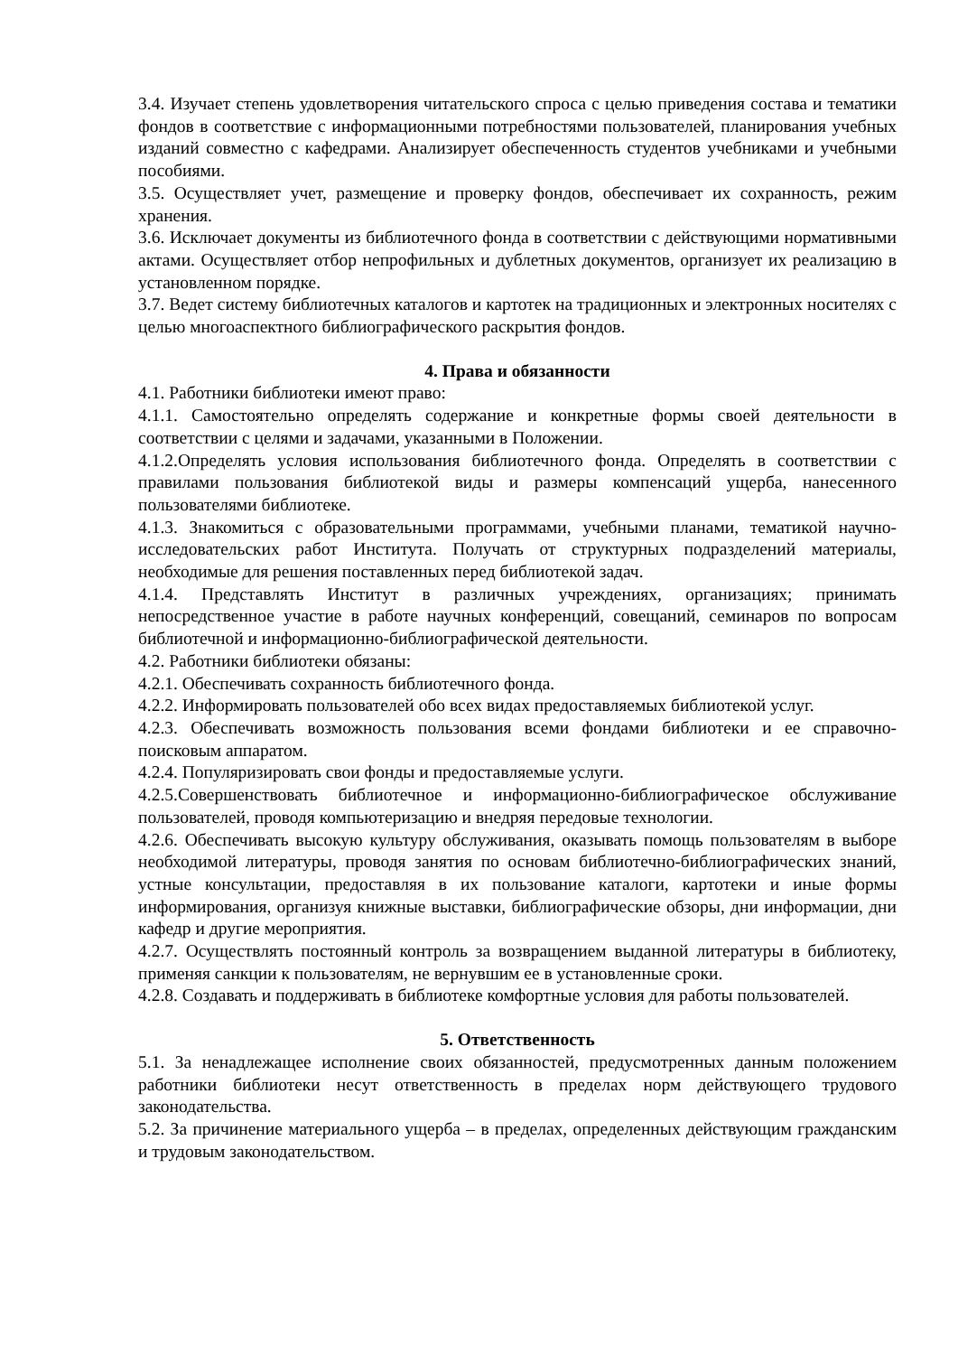3.4. Изучает степень удовлетворения читательского спроса с целью приведения состава и тематики фондов в соответствие с информационными потребностями пользователей, планирования учебных изданий совместно с кафедрами. Анализирует обеспеченность студентов учебниками и учебными пособиями.
3.5. Осуществляет учет, размещение и проверку фондов, обеспечивает их сохранность, режим хранения.
3.6. Исключает документы из библиотечного фонда в соответствии с действующими нормативными актами. Осуществляет отбор непрофильных и дублетных документов, организует их реализацию в установленном порядке.
3.7. Ведет систему библиотечных каталогов и картотек на традиционных и электронных носителях с целью многоаспектного библиографического раскрытия фондов.
4. Права и обязанности
4.1. Работники библиотеки имеют право:
4.1.1. Самостоятельно определять содержание и конкретные формы своей деятельности в соответствии с целями и задачами, указанными в Положении.
4.1.2.Определять условия использования библиотечного фонда. Определять в соответствии с правилами пользования библиотекой виды и размеры компенсаций ущерба, нанесенного пользователями библиотеке.
4.1.3. Знакомиться с образовательными программами, учебными планами, тематикой научно-исследовательских работ Института. Получать от структурных подразделений материалы, необходимые для решения поставленных перед библиотекой задач.
4.1.4. Представлять Институт в различных учреждениях, организациях; принимать непосредственное участие в работе научных конференций, совещаний, семинаров по вопросам библиотечной и информационно-библиографической деятельности.
4.2. Работники библиотеки обязаны:
4.2.1. Обеспечивать сохранность библиотечного фонда.
4.2.2. Информировать пользователей обо всех видах предоставляемых библиотекой услуг.
4.2.3. Обеспечивать возможность пользования всеми фондами библиотеки и ее справочно-поисковым аппаратом.
4.2.4. Популяризировать свои фонды и предоставляемые услуги.
4.2.5.Совершенствовать библиотечное и информационно-библиографическое обслуживание пользователей, проводя компьютеризацию и внедряя передовые технологии.
4.2.6. Обеспечивать высокую культуру обслуживания, оказывать помощь пользователям в выборе необходимой литературы, проводя занятия по основам библиотечно-библиографических знаний, устные консультации, предоставляя в их пользование каталоги, картотеки и иные формы информирования, организуя книжные выставки, библиографические обзоры, дни информации, дни кафедр и другие мероприятия.
4.2.7. Осуществлять постоянный контроль за возвращением выданной литературы в библиотеку, применяя санкции к пользователям, не вернувшим ее в установленные сроки.
4.2.8. Создавать и поддерживать в библиотеке комфортные условия для работы пользователей.
5. Ответственность
5.1. За ненадлежащее исполнение своих обязанностей, предусмотренных данным положением работники библиотеки несут ответственность в пределах норм действующего трудового законодательства.
5.2. За причинение материального ущерба – в пределах, определенных действующим гражданским и трудовым законодательством.